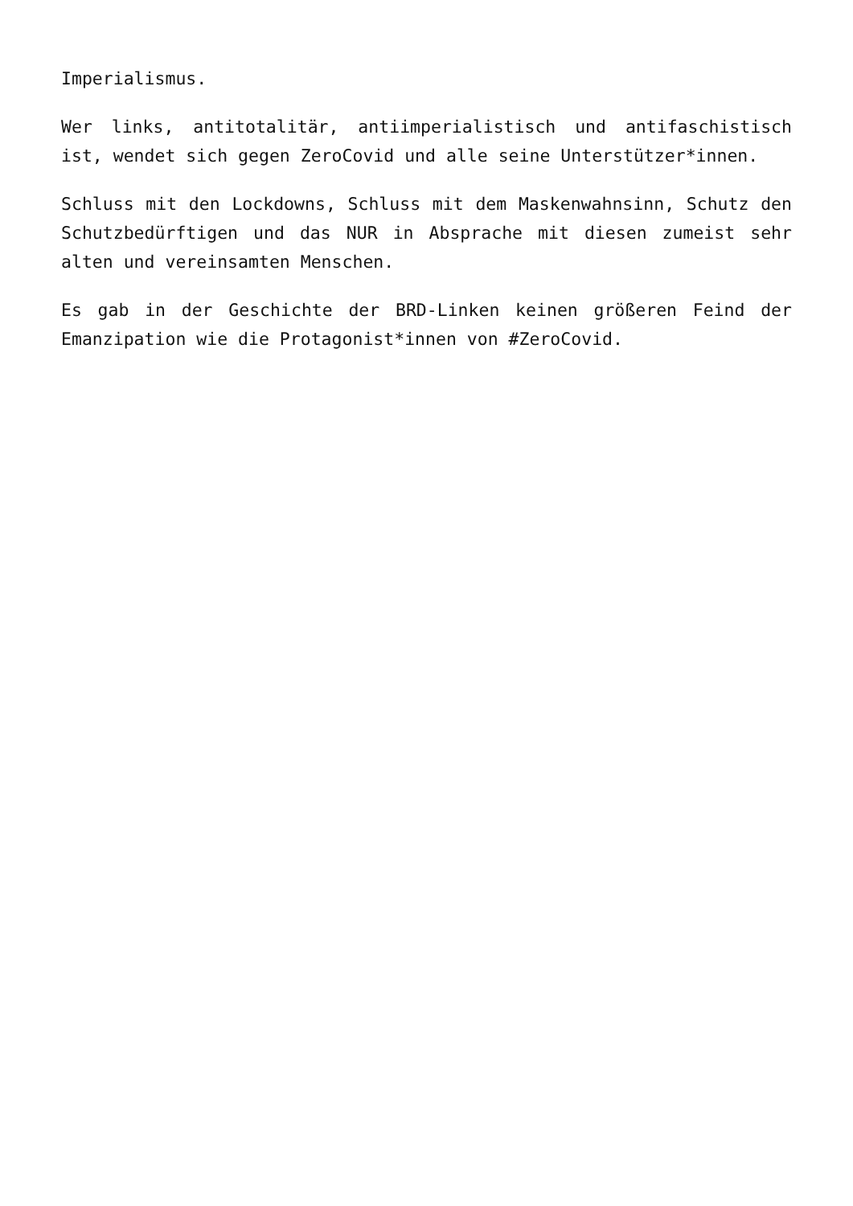Imperialismus.
Wer links, antitotalitär, antiimperialistisch und antifaschistisch ist, wendet sich gegen ZeroCovid und alle seine Unterstützer*innen.
Schluss mit den Lockdowns, Schluss mit dem Maskenwahnsinn, Schutz den Schutzbedürftigen und das NUR in Absprache mit diesen zumeist sehr alten und vereinsamten Menschen.
Es gab in der Geschichte der BRD-Linken keinen größeren Feind der Emanzipation wie die Protagonist*innen von #ZeroCovid.